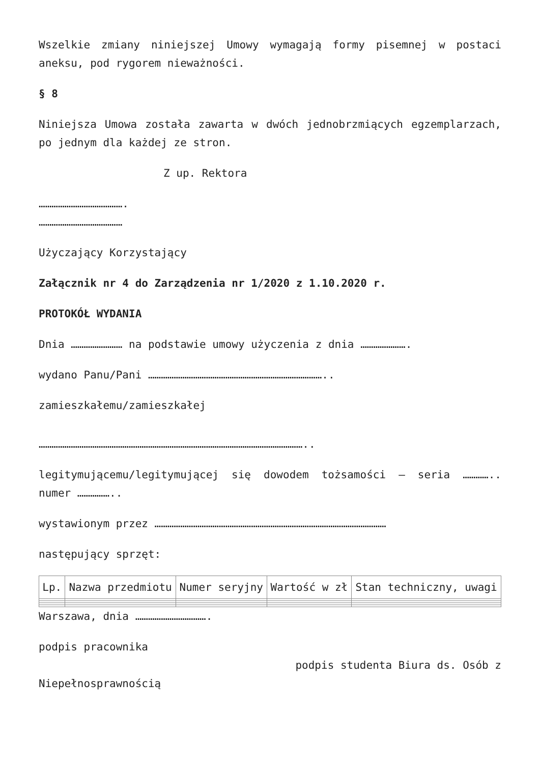Wszelkie zmiany niniejszej Umowy wymagają formy pisemnej w postaci aneksu, pod rygorem nieważności.
§ 8
Niniejsza Umowa została zawarta w dwóch jednobrzmiących egzemplarzach, po jednym dla każdej ze stron.
Z up. Rektora
………………………………….
…………………………………
Użyczający Korzystający
Załącznik nr 4 do Zarządzenia nr 1/2020 z 1.10.2020 r.
PROTOKÓŁ WYDANIA
Dnia …………………… na podstawie umowy użyczenia z dnia ………………….
wydano Panu/Pani ………………………………………………………………………..
zamieszkałemu/zamieszkałej
……………………………………………………………………………………………………………..
legitymującemu/legitymującej się dowodem tożsamości – seria ………….. numer ……………..
wystawionym przez ………………………………………………………………………………………………
następujący sprzęt:
| Lp. | Nazwa przedmiotu | Numer seryjny | Wartość w zł | Stan techniczny, uwagi |
| --- | --- | --- | --- | --- |
Warszawa, dnia …………………………….
podpis pracownika
podpis studenta Biura ds. Osób z
Niepełnosprawnością